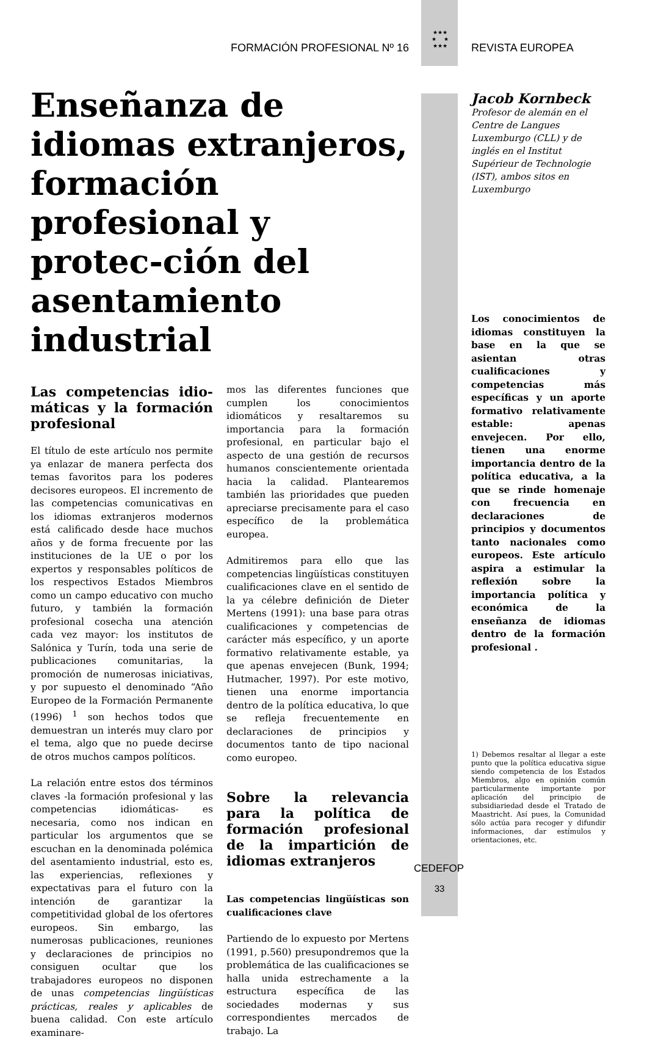FORMACIÓN PROFESIONAL Nº 16
★★★
★ ★
★★★
REVISTA EUROPEA
Enseñanza de idiomas extranjeros, formación profesional y protec-ción del asentamiento industrial
Las competencias idio-máticas y la formación profesional
El título de este artículo nos permite ya enlazar de manera perfecta dos temas favoritos para los poderes decisores europeos. El incremento de las competencias comunicativas en los idiomas extranjeros modernos está calificado desde hace muchos años y de forma frecuente por las instituciones de la UE o por los expertos y responsables políticos de los respectivos Estados Miembros como un campo educativo con mucho futuro, y también la formación profesional cosecha una atención cada vez mayor: los institutos de Salónica y Turín, toda una serie de publicaciones comunitarias, la promoción de numerosas iniciativas, y por supuesto el denominado “Año Europeo de la Formación Permanente (1996) <sup>1</sup> son hechos todos que demuestran un interés muy claro por el tema, algo que no puede decirse de otros muchos campos políticos.
La relación entre estos dos términos claves -la formación profesional y las competencias idiomáticas- es necesaria, como nos indican en particular los argumentos que se escuchan en la denominada polémica del asentamiento industrial, esto es, las experiencias, reflexiones y expectativas para el futuro con la intención de garantizar la competitividad global de los ofertores europeos. Sin embargo, las numerosas publicaciones, reuniones y declaraciones de principios no consiguen ocultar que los trabajadores europeos no disponen de unas competencias lingüísticas prácticas, reales y aplicables de buena calidad. Con este artículo examinare-
mos las diferentes funciones que cumplen los conocimientos idiomáticos y resaltaremos su importancia para la formación profesional, en particular bajo el aspecto de una gestión de recursos humanos conscientemente orientada hacia la calidad. Plantearemos también las prioridades que pueden apreciarse precisamente para el caso específico de la problemática europea.
Admitiremos para ello que las competencias lingüísticas constituyen cualificaciones clave en el sentido de la ya célebre definición de Dieter Mertens (1991): una base para otras cualificaciones y competencias de carácter más específico, y un aporte formativo relativamente estable, ya que apenas envejecen (Bunk, 1994; Hutmacher, 1997). Por este motivo, tienen una enorme importancia dentro de la política educativa, lo que se refleja frecuentemente en declaraciones de principios y documentos tanto de tipo nacional como europeo.
Sobre la relevancia para la política de formación profesional de la impartición de idiomas extranjeros
Las competencias lingüísticas son cualificaciones clave
Partiendo de lo expuesto por Mertens (1991, p.560) presupondremos que la problemática de las cualificaciones se halla unida estrechamente a la estructura específica de las sociedades modernas y sus correspondientes mercados de trabajo. La
Jacob Kornbeck
Profesor de alemán en el Centre de Langues Luxemburgo (CLL) y de inglés en el Institut Supérieur de Technologie (IST), ambos sitos en Luxemburgo
Los conocimientos de idiomas constituyen la base en la que se asientan otras cualificaciones y competencias más específicas y un aporte formativo relativamente estable: apenas envejecen. Por ello, tienen una enorme importancia dentro de la política educativa, a la que se rinde homenaje con frecuencia en declaraciones de principios y documentos tanto nacionales como europeos. Este artículo aspira a estimular la reflexión sobre la importancia política y económica de la enseñanza de idiomas dentro de la formación profesional .
1) Debemos resaltar al llegar a este punto que la política educativa sigue siendo competencia de los Estados Miembros, algo en opinión común particularmente importante por aplicación del principio de subsidiariedad desde el Tratado de Maastricht. Así pues, la Comunidad sólo actúa para recoger y difundir informaciones, dar estímulos y orientaciones, etc.
CEDEFOP
33